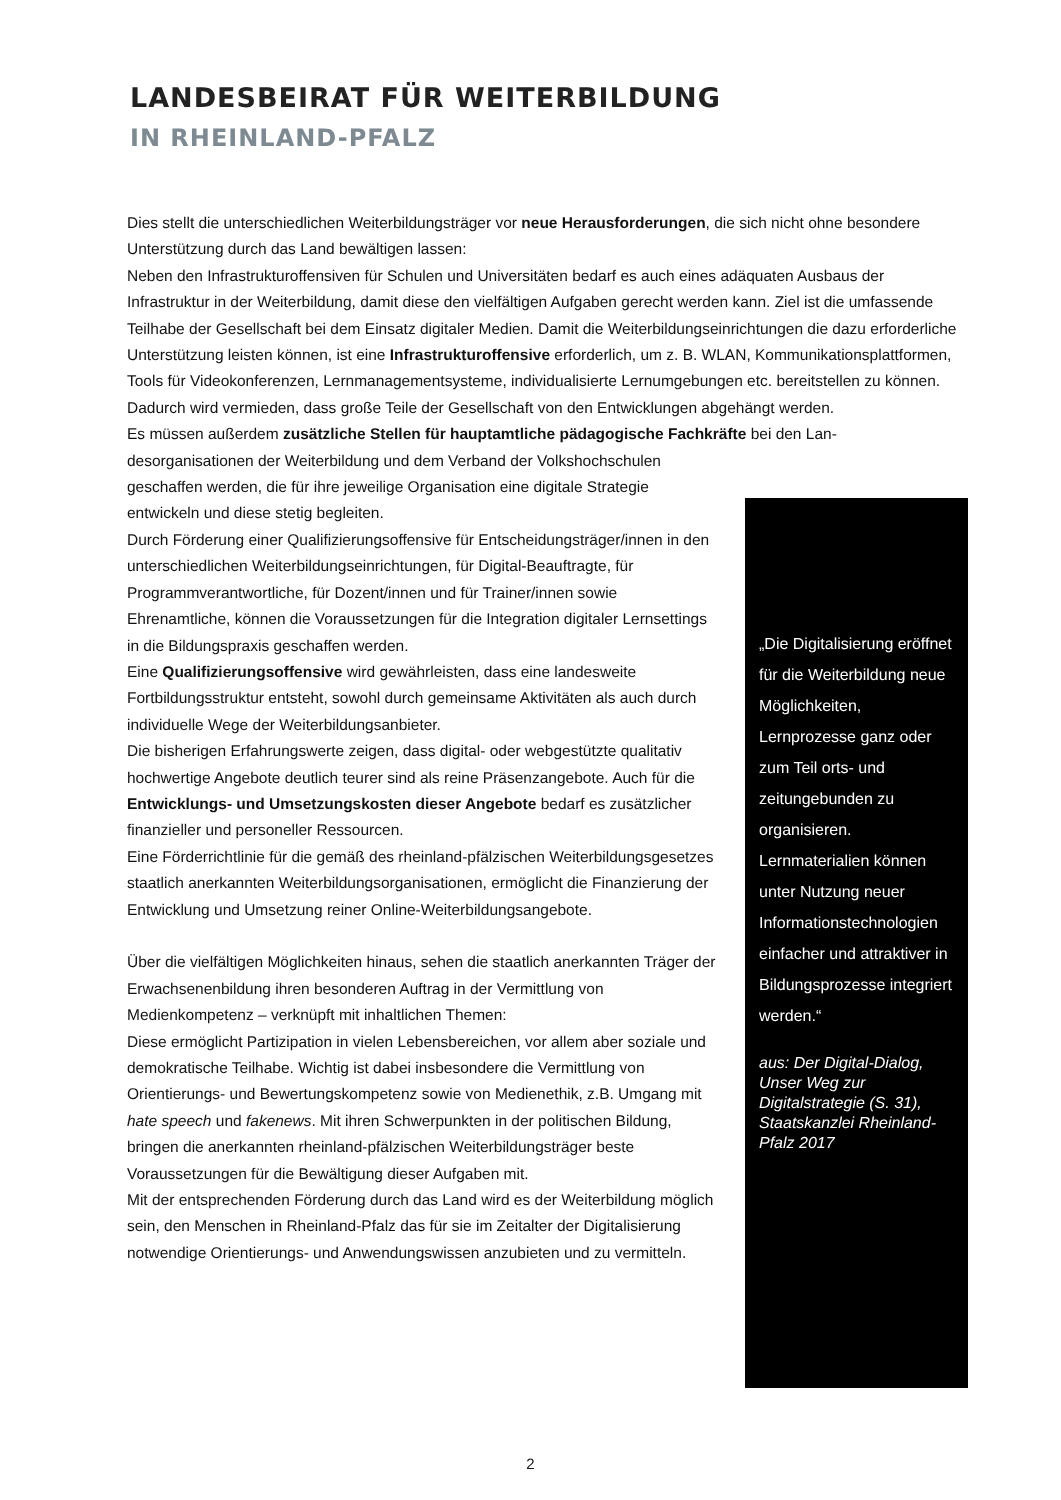LANDESBEIRAT FÜR WEITERBILDUNG
IN RHEINLAND-PFALZ
Dies stellt die unterschiedlichen Weiterbildungsträger vor neue Herausforderungen, die sich nicht ohne besondere Unterstützung durch das Land bewältigen lassen:
Neben den Infrastrukturoffensiven für Schulen und Universitäten bedarf es auch eines adäquaten Ausbaus der Infrastruktur in der Weiterbildung, damit diese den vielfältigen Aufgaben gerecht werden kann. Ziel ist die umfassende Teilhabe der Gesellschaft bei dem Einsatz digitaler Medien. Damit die Weiterbildungseinrichtungen die dazu erforderliche Unterstützung leisten können, ist eine Infrastrukturoffensive erforderlich, um z. B. WLAN, Kommunikationsplattformen, Tools für Videokonferenzen, Lernmanagementsysteme, individualisierte Lernumgebungen etc. bereitstellen zu können.
Dadurch wird vermieden, dass große Teile der Gesellschaft von den Entwicklungen abgehängt werden.
Es müssen außerdem zusätzliche Stellen für hauptamtliche pädagogische Fachkräfte bei den Lan-
desorganisationen der Weiterbildung und dem Verband der Volkshochschulen geschaffen werden, die für ihre jeweilige Organisation eine digitale Strategie entwickeln und diese stetig begleiten.
Durch Förderung einer Qualifizierungsoffensive für Entscheidungsträger/innen in den unterschiedlichen Weiterbildungseinrichtungen, für Digital-Beauftragte, für Programmverantwortliche, für Dozent/innen und für Trainer/innen sowie Ehrenamtliche, können die Voraussetzungen für die Integration digitaler Lernsettings in die Bildungspraxis geschaffen werden.
Eine Qualifizierungsoffensive wird gewährleisten, dass eine landesweite Fortbildungsstruktur entsteht, sowohl durch gemeinsame Aktivitäten als auch durch individuelle Wege der Weiterbildungsanbieter.
Die bisherigen Erfahrungswerte zeigen, dass digital- oder webgestützte qualitativ hochwertige Angebote deutlich teurer sind als reine Präsenzangebote. Auch für die Entwicklungs- und Umsetzungskosten dieser Angebote bedarf es zusätzlicher finanzieller und personeller Ressourcen.
Eine Förderrichtlinie für die gemäß des rheinland-pfälzischen Weiterbildungsgesetzes staatlich anerkannten Weiterbildungsorganisationen, ermöglicht die Finanzierung der Entwicklung und Umsetzung reiner Online-Weiterbildungsangebote.
Über die vielfältigen Möglichkeiten hinaus, sehen die staatlich anerkannten Träger der Erwachsenenbildung ihren besonderen Auftrag in der Vermittlung von Medienkompetenz – verknüpft mit inhaltlichen Themen:
Diese ermöglicht Partizipation in vielen Lebensbereichen, vor allem aber soziale und demokratische Teilhabe. Wichtig ist dabei insbesondere die Vermittlung von Orientierungs- und Bewertungskompetenz sowie von Medienethik, z.B. Umgang mit hate speech und fakenews. Mit ihren Schwerpunkten in der politischen Bildung, bringen die anerkannten rheinland-pfälzischen Weiterbildungsträger beste Voraussetzungen für die Bewältigung dieser Aufgaben mit.
Mit der entsprechenden Förderung durch das Land wird es der Weiterbildung möglich sein, den Menschen in Rheinland-Pfalz das für sie im Zeitalter der Digitalisierung notwendige Orientierungs- und Anwendungswissen anzubieten und zu vermitteln.
„Die Digitalisierung eröffnet für die Weiterbildung neue Möglichkeiten, Lernprozesse ganz oder zum Teil orts- und zeitungebunden zu organisieren. Lernmaterialien können unter Nutzung neuer Informationstechnologien einfacher und attraktiver in Bildungsprozesse integriert werden.“
aus: Der Digital-Dialog, Unser Weg zur Digitalstrategie (S. 31), Staatskanzlei Rheinland-Pfalz 2017
2